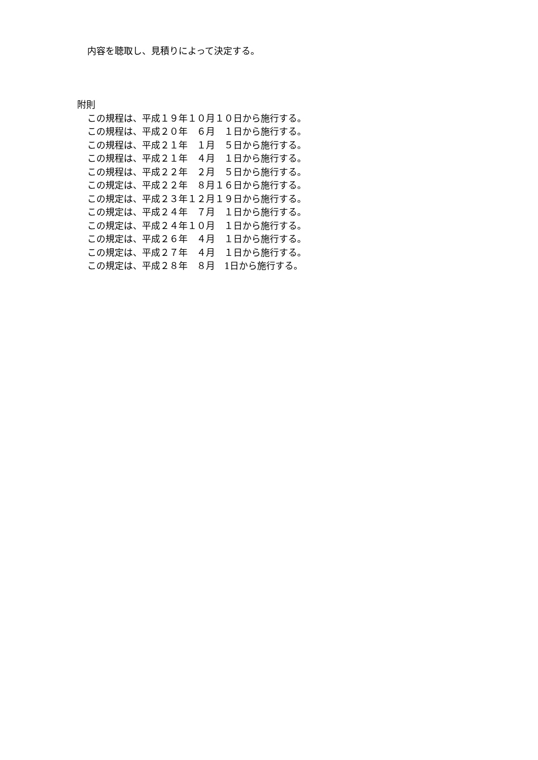内容を聴取し、見積りによって決定する。
附則
この規程は、平成１９年１０月１０日から施行する。
この規程は、平成２０年　６月　１日から施行する。
この規程は、平成２１年　１月　５日から施行する。
この規程は、平成２１年　４月　１日から施行する。
この規程は、平成２２年　２月　５日から施行する。
この規定は、平成２２年　８月１６日から施行する。
この規定は、平成２３年１２月１９日から施行する。
この規定は、平成２４年　７月　１日から施行する。
この規定は、平成２４年１０月　１日から施行する。
この規定は、平成２６年　４月　１日から施行する。
この規定は、平成２７年　４月　１日から施行する。
この規定は、平成２８年　８月　1日から施行する。